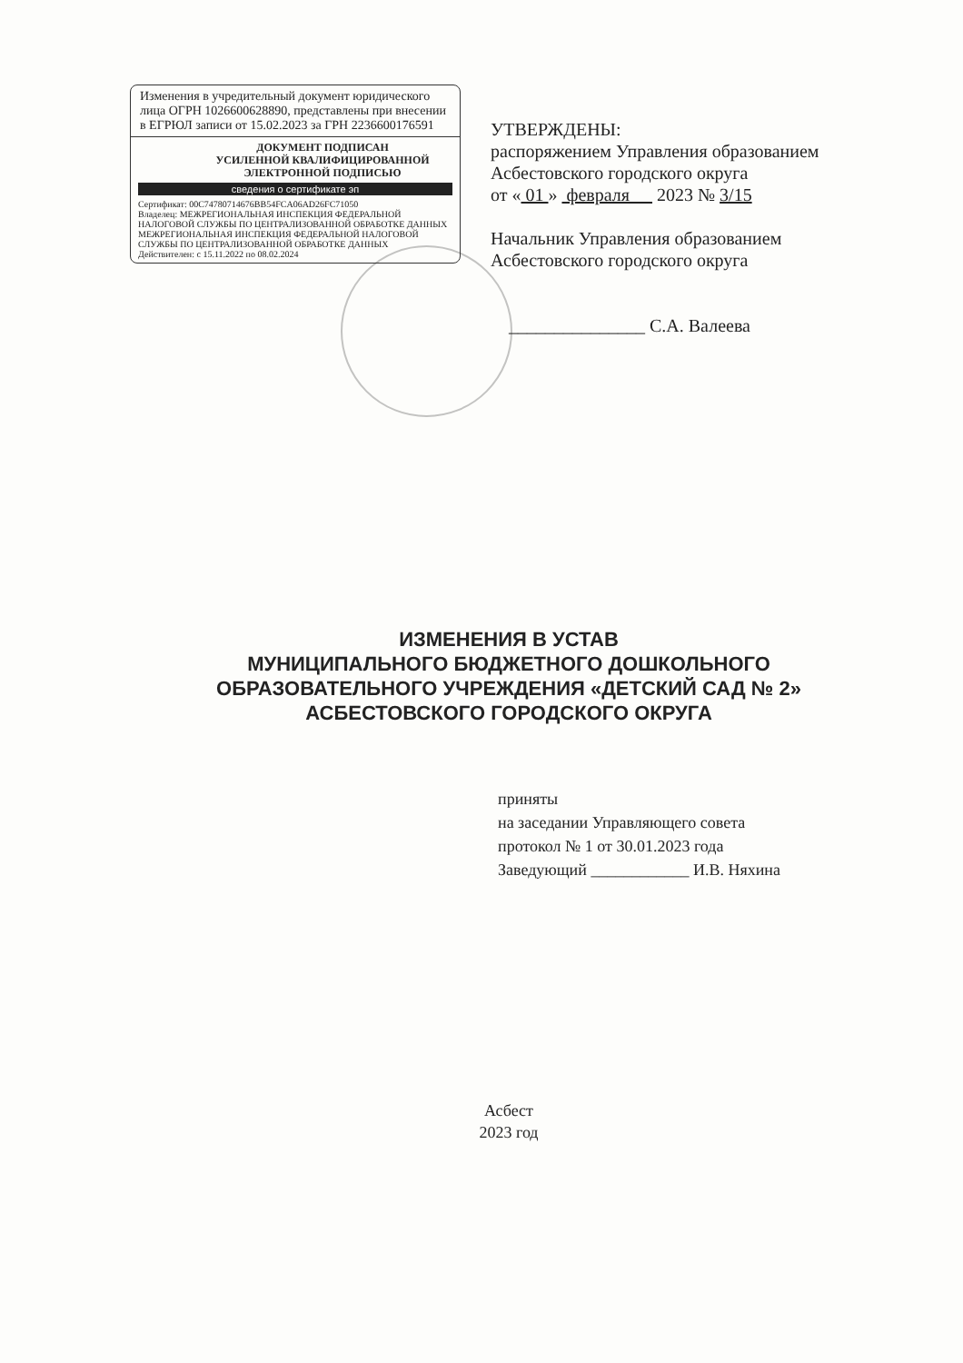Изменения в учредительный документ юридического лица ОГРН 1026600628890, представлены при внесении в ЕГРЮЛ записи от 15.02.2023 за ГРН 2236600176591
ДОКУМЕНТ ПОДПИСАН
УСИЛЕННОЙ КВАЛИФИЦИРОВАННОЙ
ЭЛЕКТРОННОЙ ПОДПИСЬЮ
сведения о сертификате эп
Сертификат: 00C74780714676BB54FCA06AD26FC71050
Владелец: МЕЖРЕГИОНАЛЬНАЯ ИНСПЕКЦИЯ ФЕДЕРАЛЬНОЙ НАЛОГОВОЙ СЛУЖБЫ ПО ЦЕНТРАЛИЗОВАННОЙ ОБРАБОТКЕ ДАННЫХ МЕЖРЕГИОНАЛЬНАЯ ИНСПЕКЦИЯ ФЕДЕРАЛЬНОЙ НАЛОГОВОЙ СЛУЖБЫ ПО ЦЕНТРАЛИЗОВАННОЙ ОБРАБОТКЕ ДАННЫХ
Действителен: с 15.11.2022 по 08.02.2024
УТВЕРЖДЕНЫ:
распоряжением Управления образованием
Асбестовского городского округа
от « 01 » февраля 2023 № 3/15
Начальник Управления образованием
Асбестовского городского округа
_______________ С.А. Валеева
ИЗМЕНЕНИЯ В УСТАВ
МУНИЦИПАЛЬНОГО БЮДЖЕТНОГО ДОШКОЛЬНОГО
ОБРАЗОВАТЕЛЬНОГО УЧРЕЖДЕНИЯ «ДЕТСКИЙ САД № 2»
АСБЕСТОВСКОГО ГОРОДСКОГО ОКРУГА
приняты
на заседании Управляющего совета
протокол № 1 от 30.01.2023 года
Заведующий ____________ И.В. Няхина
Асбест
2023 год